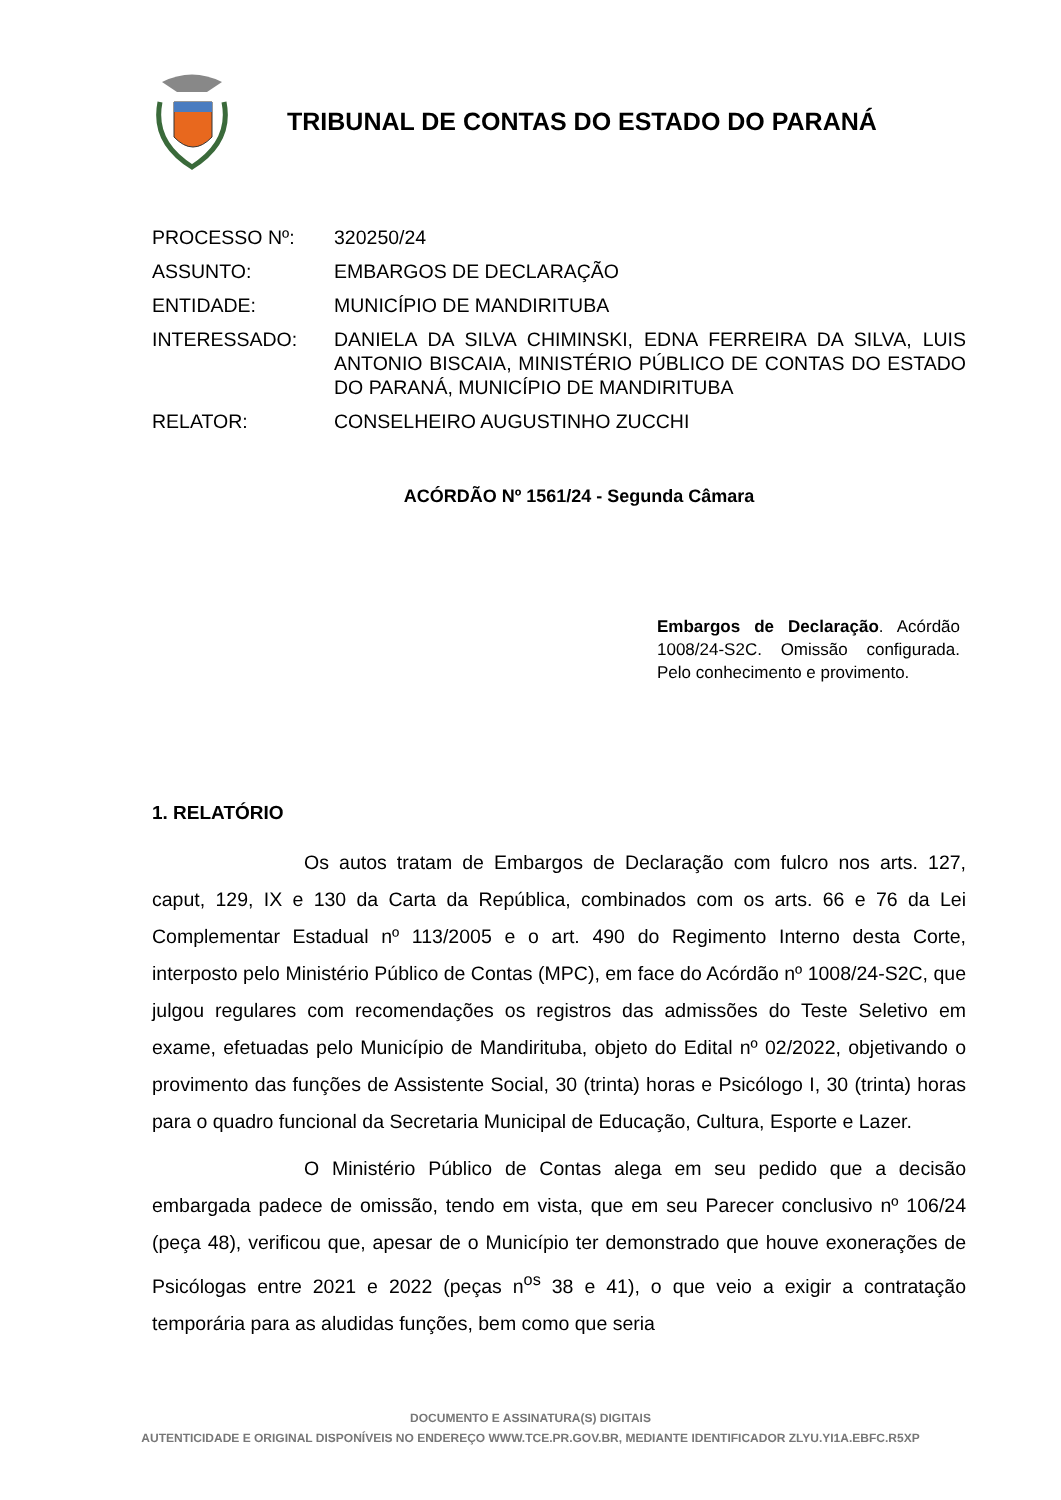TRIBUNAL DE CONTAS DO ESTADO DO PARANÁ
| PROCESSO Nº: | 320250/24 |
| ASSUNTO: | EMBARGOS DE DECLARAÇÃO |
| ENTIDADE: | MUNICÍPIO DE MANDIRITUBA |
| INTERESSADO: | DANIELA DA SILVA CHIMINSKI, EDNA FERREIRA DA SILVA, LUIS ANTONIO BISCAIA, MINISTÉRIO PÚBLICO DE CONTAS DO ESTADO DO PARANÁ, MUNICÍPIO DE MANDIRITUBA |
| RELATOR: | CONSELHEIRO AUGUSTINHO ZUCCHI |
ACÓRDÃO Nº 1561/24 - Segunda Câmara
Embargos de Declaração. Acórdão 1008/24-S2C. Omissão configurada. Pelo conhecimento e provimento.
1. RELATÓRIO
Os autos tratam de Embargos de Declaração com fulcro nos arts. 127, caput, 129, IX e 130 da Carta da República, combinados com os arts. 66 e 76 da Lei Complementar Estadual nº 113/2005 e o art. 490 do Regimento Interno desta Corte, interposto pelo Ministério Público de Contas (MPC), em face do Acórdão nº 1008/24-S2C, que julgou regulares com recomendações os registros das admissões do Teste Seletivo em exame, efetuadas pelo Município de Mandirituba, objeto do Edital nº 02/2022, objetivando o provimento das funções de Assistente Social, 30 (trinta) horas e Psicólogo I, 30 (trinta) horas para o quadro funcional da Secretaria Municipal de Educação, Cultura, Esporte e Lazer.
O Ministério Público de Contas alega em seu pedido que a decisão embargada padece de omissão, tendo em vista, que em seu Parecer conclusivo nº 106/24 (peça 48), verificou que, apesar de o Município ter demonstrado que houve exonerações de Psicólogas entre 2021 e 2022 (peças n<sup>os</sup> 38 e 41), o que veio a exigir a contratação temporária para as aludidas funções, bem como que seria
DOCUMENTO E ASSINATURA(S) DIGITAIS
AUTENTICIDADE E ORIGINAL DISPONÍVEIS NO ENDEREÇO WWW.TCE.PR.GOV.BR, MEDIANTE IDENTIFICADOR ZLYU.YI1A.EBFC.R5XP